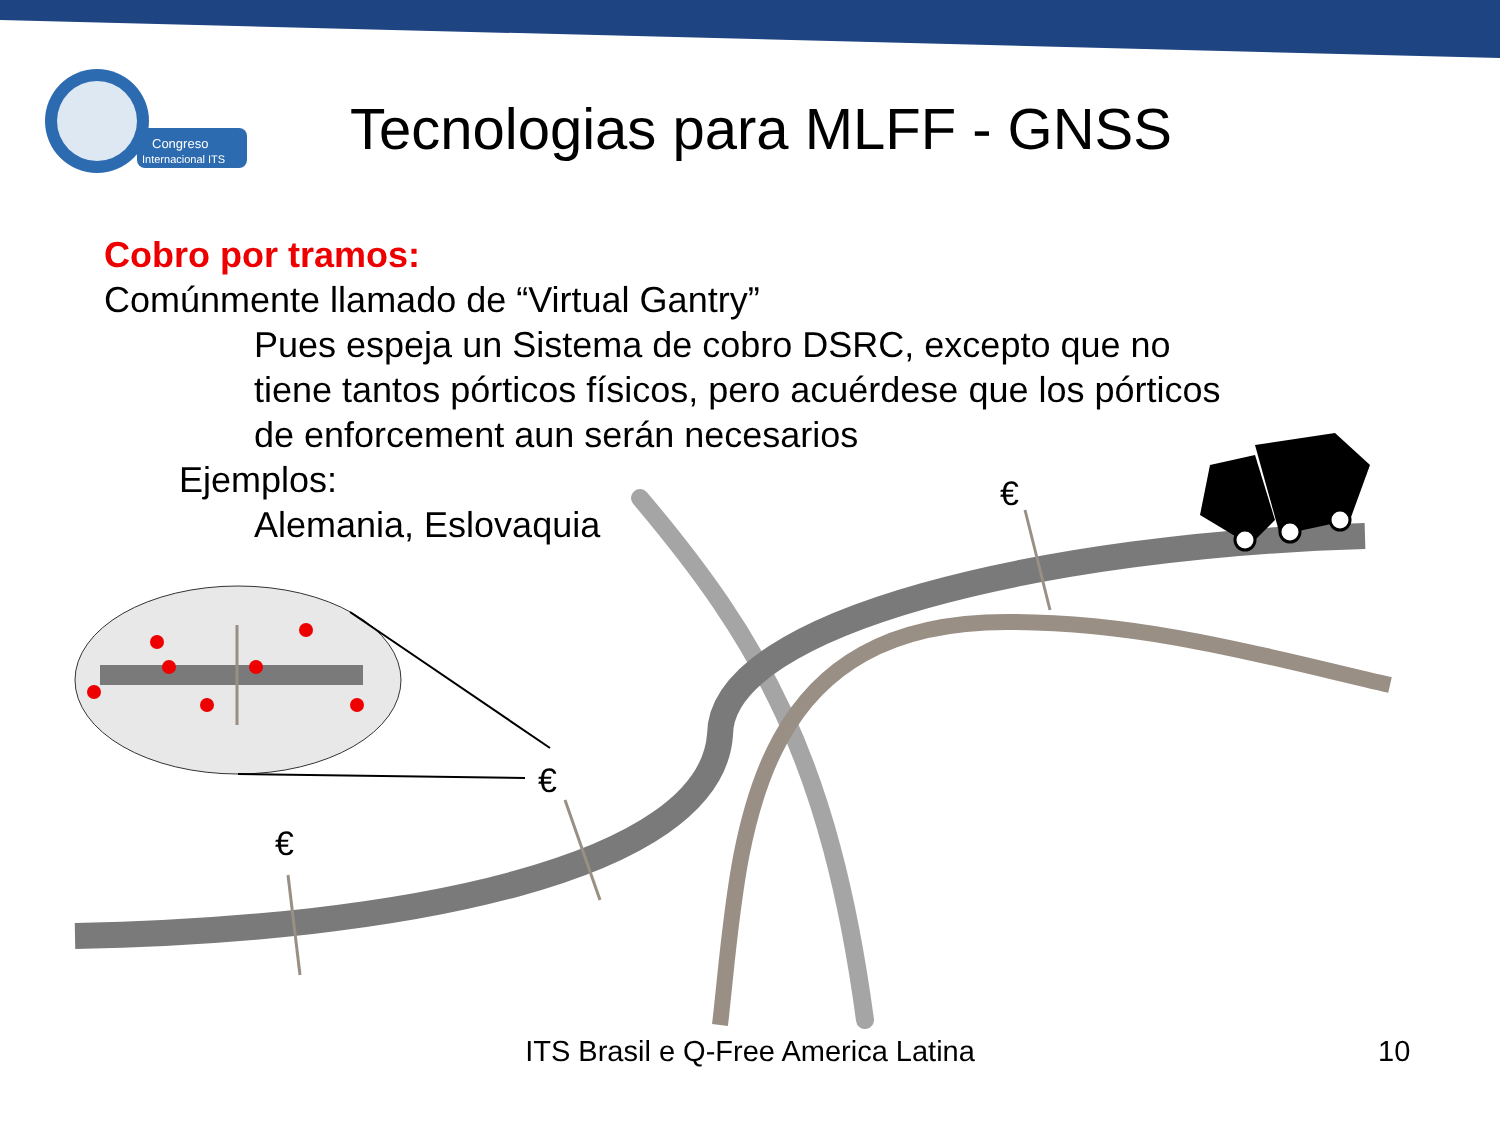Congreso
Internacional ITS
Tecnologias para MLFF - GNSS
€
€
€
Cobro por tramos:
Comúnmente llamado de “Virtual Gantry”
Pues espeja un Sistema de cobro DSRC, excepto que no
tiene tantos pórticos físicos, pero acuérdese que los pórticos
de enforcement aun serán necesarios
Ejemplos:
Alemania, Eslovaquia
ITS Brasil e Q-Free America Latina 10